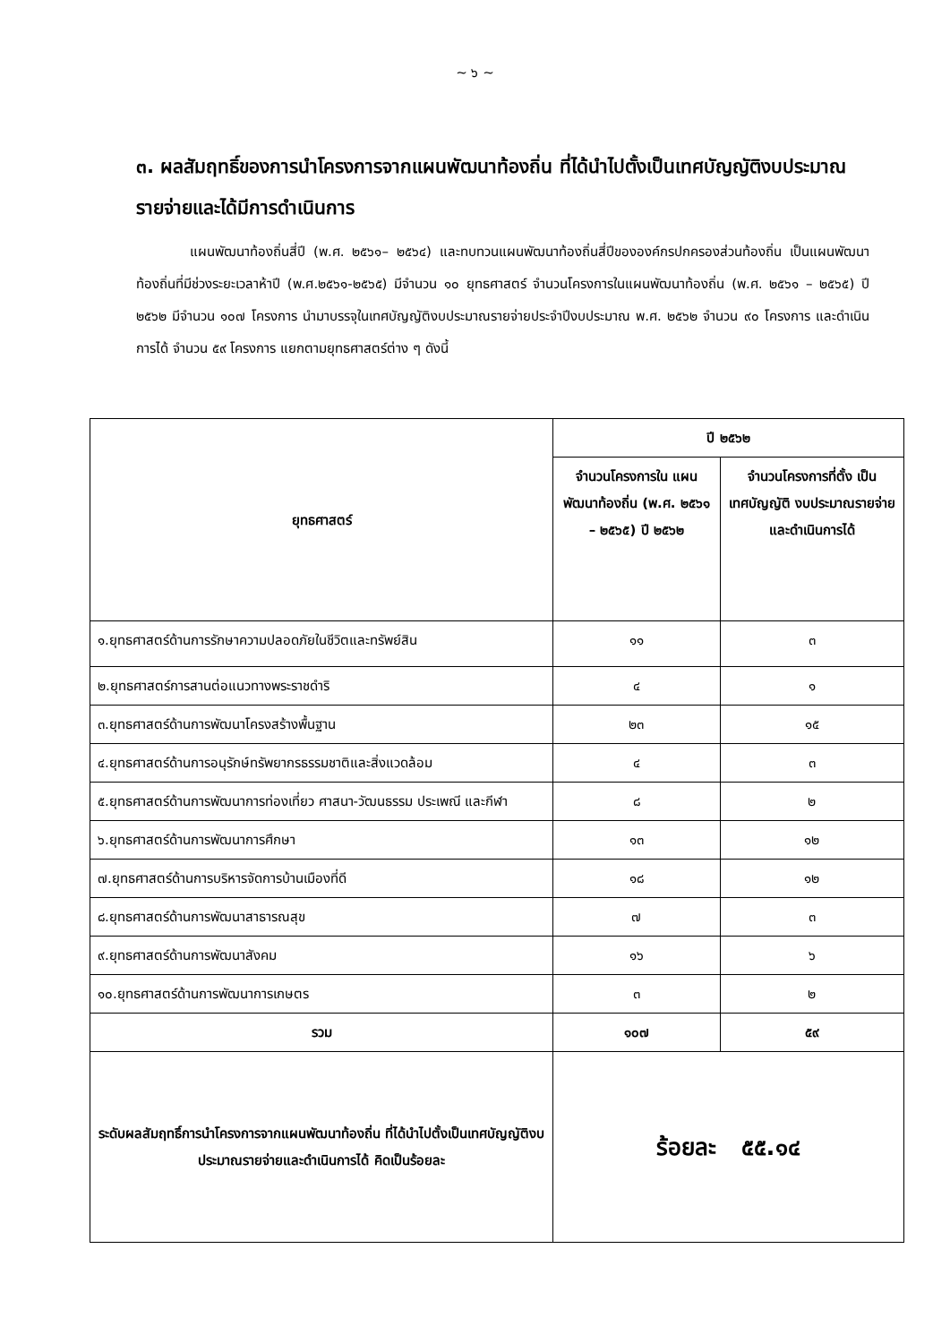~ ๖ ~
๓. ผลสัมฤทธิ์ของการนำโครงการจากแผนพัฒนาท้องถิ่น ที่ได้นำไปตั้งเป็นเทศบัญญัติงบประมาณรายจ่ายและได้มีการดำเนินการ
แผนพัฒนาท้องถิ่นสี่ปี (พ.ศ. ๒๕๖๑– ๒๕๖๔) และทบทวนแผนพัฒนาท้องถิ่นสี่ปีขององค์กรปกครองส่วนท้องถิ่น เป็นแผนพัฒนาท้องถิ่นที่มีช่วงระยะเวลาห้าปี (พ.ศ.๒๕๖๑-๒๕๖๕) มีจำนวน ๑๐ ยุทธศาสตร์ จำนวนโครงการในแผนพัฒนาท้องถิ่น (พ.ศ. ๒๕๖๑ – ๒๕๖๕) ปี ๒๕๖๒ มีจำนวน ๑๐๗ โครงการ นำมาบรรจุในเทศบัญญัติงบประมาณรายจ่ายประจำปีงบประมาณ พ.ศ. ๒๕๖๒ จำนวน ๙๐ โครงการ และดำเนินการได้ จำนวน ๕๙ โครงการ แยกตามยุทธศาสตร์ต่าง ๆ ดังนี้
| ยุทธศาสตร์ | ปี ๒๕๖๒ | |
| --- | --- | --- |
| | จำนวนโครงการใน แผนพัฒนาท้องถิ่น (พ.ศ. ๒๕๖๑ – ๒๕๖๕) ปี ๒๕๖๒ | จำนวนโครงการที่ตั้ง เป็นเทศบัญญัติ งบประมาณรายจ่าย และดำเนินการได้ |
| ๑.ยุทธศาสตร์ด้านการรักษาความปลอดภัยในชีวิตและทรัพย์สิน | ๑๑ | ๓ |
| ๒.ยุทธศาสตร์การสานต่อแนวทางพระราชดำริ | ๔ | ๑ |
| ๓.ยุทธศาสตร์ด้านการพัฒนาโครงสร้างพื้นฐาน | ๒๓ | ๑๕ |
| ๔.ยุทธศาสตร์ด้านการอนุรักษ์ทรัพยากรธรรมชาติและสิ่งแวดล้อม | ๔ | ๓ |
| ๕.ยุทธศาสตร์ด้านการพัฒนาการท่องเที่ยว ศาสนา-วัฒนธรรม ประเพณี และกีฬา | ๘ | ๒ |
| ๖.ยุทธศาสตร์ด้านการพัฒนาการศึกษา | ๑๓ | ๑๒ |
| ๗.ยุทธศาสตร์ด้านการบริหารจัดการบ้านเมืองที่ดี | ๑๘ | ๑๒ |
| ๘.ยุทธศาสตร์ด้านการพัฒนาสาธารณสุข | ๗ | ๓ |
| ๙.ยุทธศาสตร์ด้านการพัฒนาสังคม | ๑๖ | ๖ |
| ๑๐.ยุทธศาสตร์ด้านการพัฒนาการเกษตร | ๓ | ๒ |
| รวม | ๑๐๗ | ๕๙ |
| ระดับผลสัมฤทธิ์การนำโครงการจากแผนพัฒนาท้องถิ่น ที่ได้นำไปตั้งเป็นเทศบัญญัติงบประมาณรายจ่ายและดำเนินการได้ คิดเป็นร้อยละ | ร้อยละ ๕๕.๑๔ | |